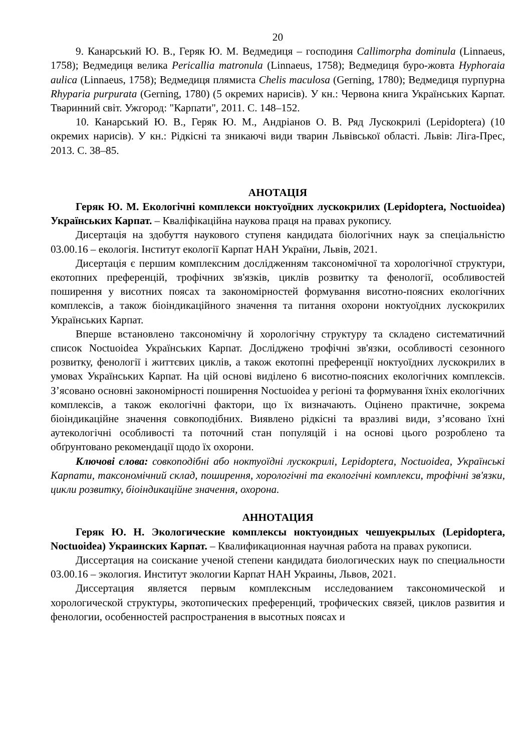20
9. Канарський Ю. В., Геряк Ю. М. Ведмедиця – господиня Callimorpha dominula (Linnaeus, 1758); Ведмедиця велика Pericallia matronula (Linnaeus, 1758); Ведмедиця буро-жовта Hyphoraia aulica (Linnaeus, 1758); Ведмедиця плямиста Chelis maculosa (Gerning, 1780); Ведмедиця пурпурна Rhyparia purpurata (Gerning, 1780) (5 окремих нарисів). У кн.: Червона книга Українських Карпат. Тваринний світ. Ужгород: "Карпати", 2011. С. 148–152.
10. Канарський Ю. В., Геряк Ю. М., Андріанов О. В. Ряд Лускокрилі (Lepidoptera) (10 окремих нарисів). У кн.: Рідкісні та зникаючі види тварин Львівської області. Львів: Ліга-Прес, 2013. С. 38–85.
АНОТАЦІЯ
Геряк Ю. М. Екологічні комплекси ноктуоїдних лускокрилих (Lepidoptera, Noctuoidea) Українських Карпат. – Кваліфікаційна наукова праця на правах рукопису.
Дисертація на здобуття наукового ступеня кандидата біологічних наук за спеціальністю 03.00.16 – екологія. Інститут екології Карпат НАН України, Львів, 2021.
Дисертація є першим комплексним дослідженням таксономічної та хорологічної структури, екотопних преференцій, трофічних зв'язків, циклів розвитку та фенології, особливостей поширення у висотних поясах та закономірностей формування висотно-поясних екологічних комплексів, а також біоіндикаційного значення та питання охорони ноктуоїдних лускокрилих Українських Карпат.
Вперше встановлено таксономічну й хорологічну структуру та складено систематичний список Noctuoidea Українських Карпат. Досліджено трофічні зв'язки, особливості сезонного розвитку, фенології і життєвих циклів, а також екотопні преференції ноктуоїдних лускокрилих в умовах Українських Карпат. На цій основі виділено 6 висотно-поясних екологічних комплексів. З’ясовано основні закономірності поширення Noctuoidea у регіоні та формування їхніх екологічних комплексів, а також екологічні фактори, що їх визначають. Оцінено практичне, зокрема біоіндикаційне значення совкоподібних. Виявлено рідкісні та вразливі види, з’ясовано їхні аутекологічні особливості та поточний стан популяцій і на основі цього розроблено та обґрунтовано рекомендації щодо їх охорони.
Ключові слова: совкоподібні або ноктуоїдні лускокрилі, Lepidoptera, Noctuoidea, Українські Карпати, таксономічний склад, поширення, хорологічні та екологічні комплекси, трофічні зв'язки, цикли розвитку, біоіндикаційне значення, охорона.
АННОТАЦИЯ
Геряк Ю. Н. Экологические комплексы ноктуоидных чешуекрылых (Lepidoptera, Noctuoidea) Украинских Карпат. – Квалификационная научная работа на правах рукописи.
Диссертация на соискание ученой степени кандидата биологических наук по специальности 03.00.16 – экология. Институт экологии Карпат НАН Украины, Львов, 2021.
Диссертация является первым комплексным исследованием таксономической и хорологической структуры, экотопических преференций, трофических связей, циклов развития и фенологии, особенностей распространения в высотных поясах и